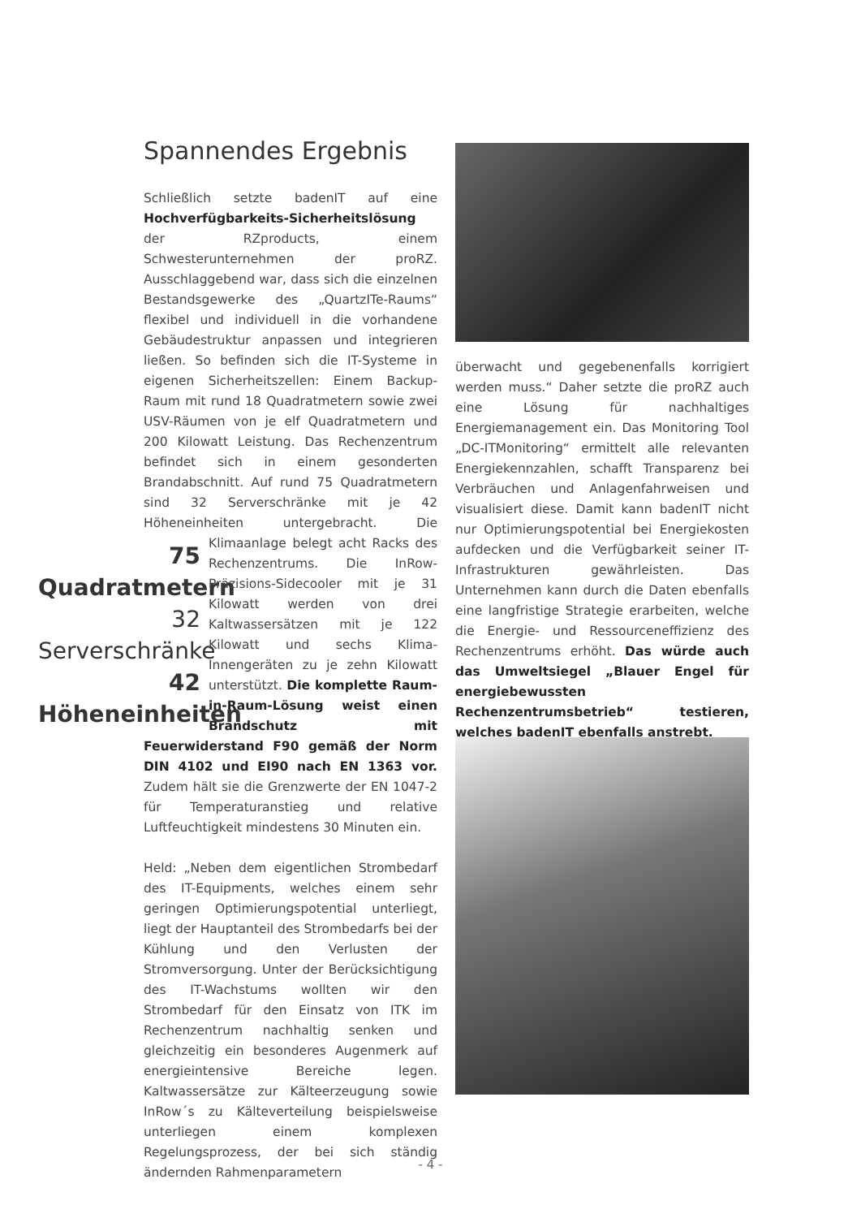Spannendes Ergebnis
Schließlich setzte badenIT auf eine Hochverfügbarkeits-Sicherheitslösung der RZproducts, einem Schwesterunternehmen der proRZ. Ausschlaggebend war, dass sich die einzelnen Bestandsgewerke des „QuartzITe-Raums“ flexibel und individuell in die vorhandene Gebäudestruktur anpassen und integrieren ließen. So befinden sich die IT-Systeme in eigenen Sicherheitszellen: Einem Backup-Raum mit rund 18 Quadratmetern sowie zwei USV-Räumen von je elf Quadratmetern und 200 Kilowatt Leistung. Das Rechenzentrum befindet sich in einem gesonderten Brandabschnitt. Auf rund 75 Quadratmetern sind 32 Serverschränke mit je 42 Höheneinheiten untergebracht. Die Klimaanlage belegt 75 Quadratmetern
32 Serverschränke
42 Höheneinheiten acht Racks des Rechenzentrums. Die InRow-Präzisions-Sidecooler mit je 31 Kilowatt werden von drei Kaltwassersätzen mit je 122 Kilowatt und sechs Klima-Innengeräten zu je zehn Kilowatt unterstützt. Die komplette Raum-in-Raum-Lösung weist einen Brandschutz mit Feuerwiderstand F90 gemäß der Norm DIN 4102 und EI90 nach EN 1363 vor. Zudem hält sie die Grenzwerte der EN 1047-2 für Temperaturanstieg und relative Luftfeuchtigkeit mindestens 30 Minuten ein.
Held: „Neben dem eigentlichen Strombedarf des IT-Equipments, welches einem sehr geringen Optimierungspotential unterliegt, liegt der Hauptanteil des Strombedarfs bei der Kühlung und den Verlusten der Stromversorgung. Unter der Berücksichtigung des IT-Wachstums wollten wir den Strombedarf für den Einsatz von ITK im Rechenzentrum nachhaltig senken und gleichzeitig ein besonderes Augenmerk auf energieintensive Bereiche legen. Kaltwassersätze zur Kälteerzeugung sowie InRow´s zu Kälteverteilung beispielsweise unterliegen einem komplexen Regelungsprozess, der bei sich ständig ändernden Rahmenparametern
überwacht und gegebenenfalls korrigiert werden muss.“ Daher setzte die proRZ auch eine Lösung für nachhaltiges Energiemanagement ein. Das Monitoring Tool „DC-ITMonitoring“ ermittelt alle relevanten Energiekennzahlen, schafft Transparenz bei Verbräuchen und Anlagenfahrweisen und visualisiert diese. Damit kann badenIT nicht nur Optimierungspotential bei Energiekosten aufdecken und die Verfügbarkeit seiner IT-Infrastrukturen gewährleisten. Das Unternehmen kann durch die Daten ebenfalls eine langfristige Strategie erarbeiten, welche die Energie- und Ressourceneffizienz des Rechenzentrums erhöht. Das würde auch das Umweltsiegel „Blauer Engel für energiebewussten Rechenzentrumsbetrieb“ testieren, welches badenIT ebenfalls anstrebt.
- 4 -